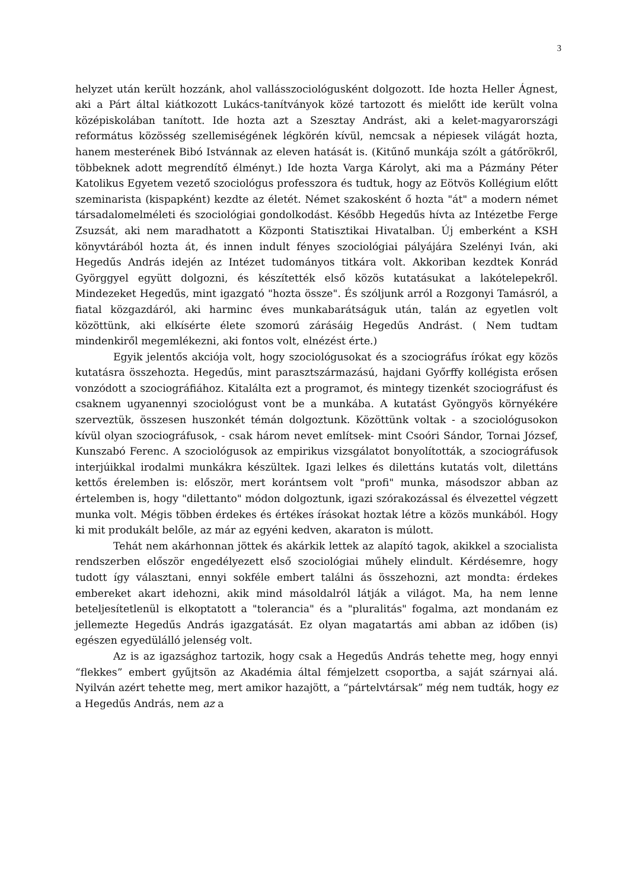3
helyzet után került hozzánk, ahol vallásszociológusként dolgozott. Ide hozta Heller Ágnest, aki a Párt által kiátkozott Lukács-tanítványok közé tartozott és mielőtt ide került volna középiskolában tanított. Ide hozta azt a Szesztay Andrást, aki a kelet-magyarországi református közösség szellemiségének légkörén kívül, nemcsak a népiesek világát hozta, hanem mesterének Bibó Istvánnak az eleven hatását is. (Kitűnő munkája szólt a gátőrökről, többeknek adott megrendítő élményt.) Ide hozta Varga Károlyt, aki ma a Pázmány Péter Katolikus Egyetem vezető szociológus professzora és tudtuk, hogy az Eötvös Kollégium előtt szeminarista (kispapként) kezdte az életét. Német szakosként ő hozta "át" a modern német társadalomelméleti és szociológiai gondolkodást. Később Hegedűs hívta az Intézetbe Ferge Zsuzsát, aki nem maradhatott a Központi Statisztikai Hivatalban. Új emberként a KSH könyvtárából hozta át, és innen indult fényes szociológiai pályájára Szelényi Iván, aki Hegedűs András idején az Intézet tudományos titkára volt. Akkoriban kezdtek Konrád Györggyel együtt dolgozni, és készítették első közös kutatásukat a lakótelepekről. Mindezeket Hegedűs, mint igazgató "hozta össze". És szóljunk arról a Rozgonyi Tamásról, a fiatal közgazdáról, aki harminc éves munkabarátságuk után, talán az egyetlen volt közöttünk, aki elkísérte élete szomorú zárásáig Hegedűs Andrást. ( Nem tudtam mindenkiről megemlékezni, aki fontos volt, elnézést érte.)
Egyik jelentős akciója volt, hogy szociológusokat és a szociográfus írókat egy közös kutatásra összehozta. Hegedűs, mint parasztszármazású, hajdani Győrffy kollégista erősen vonzódott a szociográfiához. Kitalálta ezt a programot, és mintegy tizenkét szociográfust és csaknem ugyanennyi szociológust vont be a munkába. A kutatást Gyöngyös környékére szerveztük, összesen huszonkét témán dolgoztunk. Közöttünk voltak - a szociológusokon kívül olyan szociográfusok, - csak három nevet említsek- mint Csoóri Sándor, Tornai József, Kunszabó Ferenc. A szociológusok az empirikus vizsgálatot bonyolították, a szociográfusok interjúikkal irodalmi munkákra készültek. Igazi lelkes és dilettáns kutatás volt, dilettáns kettős érelemben is: először, mert korántsem volt "profi" munka, másodszor abban az értelemben is, hogy "dilettanto" módon dolgoztunk, igazi szórakozással és élvezettel végzett munka volt. Mégis többen érdekes és értékes írásokat hoztak létre a közös munkából. Hogy ki mit produkált belőle, az már az egyéni kedven, akaraton is múlott.
Tehát nem akárhonnan jöttek és akárkik lettek az alapító tagok, akikkel a szocialista rendszerben először engedélyezett első szociológiai műhely elindult. Kérdésemre, hogy tudott így választani, ennyi sokféle embert találni ás összehozni, azt mondta: érdekes embereket akart idehozni, akik mind másoldalról látják a világot. Ma, ha nem lenne beteljesítetlenül is elkoptatott a "tolerancia" és a "pluralitás" fogalma, azt mondanám ez jellemezte Hegedűs András igazgatását. Ez olyan magatartás ami abban az időben (is) egészen egyedülálló jelenség volt.
Az is az igazsághoz tartozik, hogy csak a Hegedűs András tehette meg, hogy ennyi “flekkes” embert gyűjtsön az Akadémia által fémjelzett csoportba, a saját szárnyai alá. Nyilván azért tehette meg, mert amikor hazajött, a “pártelvtársak” még nem tudták, hogy ez a Hegedűs András, nem az a